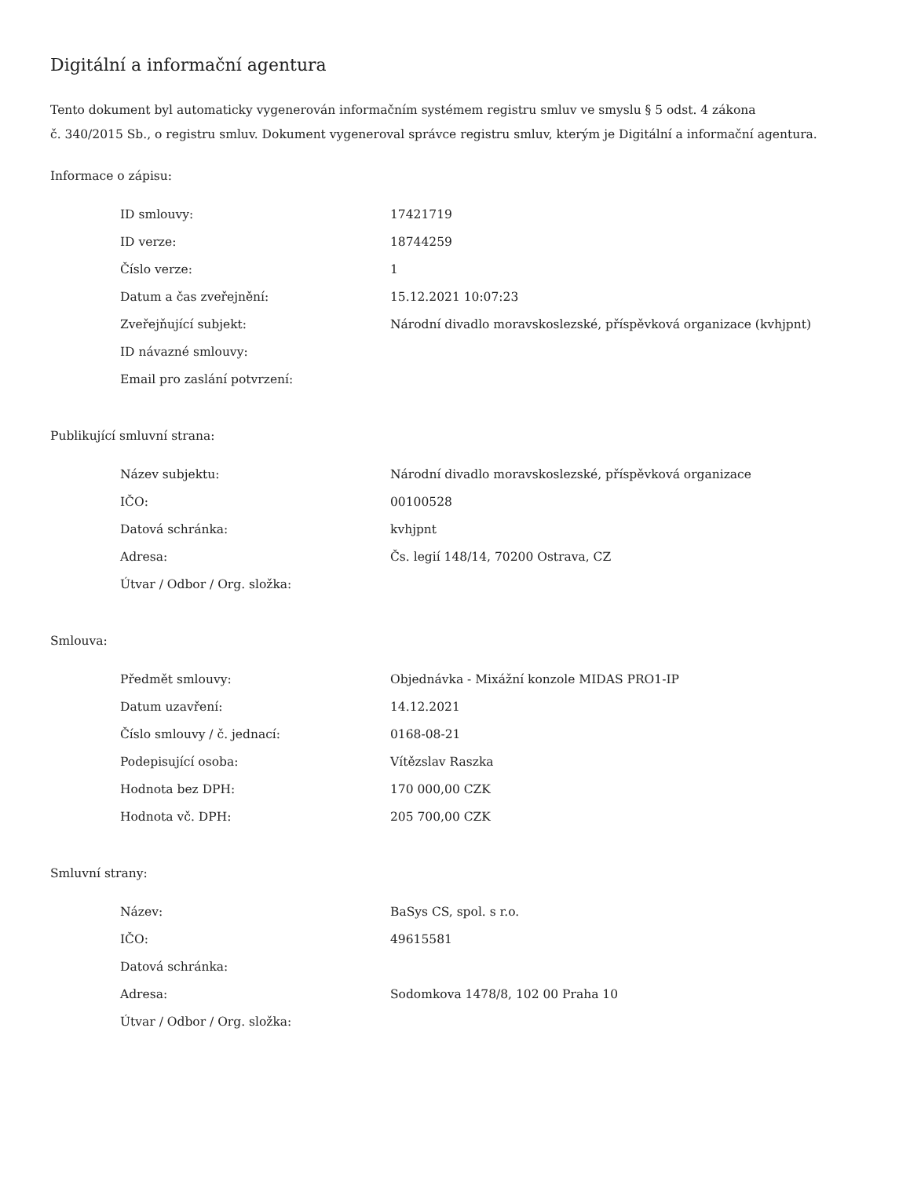Digitální a informační agentura
Tento dokument byl automaticky vygenerován informačním systémem registru smluv ve smyslu § 5 odst. 4 zákona
č. 340/2015 Sb., o registru smluv. Dokument vygeneroval správce registru smluv, kterým je Digitální a informační agentura.
Informace o zápisu:
| ID smlouvy: | 17421719 |
| ID verze: | 18744259 |
| Číslo verze: | 1 |
| Datum a čas zveřejnění: | 15.12.2021 10:07:23 |
| Zveřejňující subjekt: | Národní divadlo moravskoslezské, příspěvková organizace (kvhjpnt) |
| ID návazné smlouvy: | |
| Email pro zaslání potvrzení: | |
Publikující smluvní strana:
| Název subjektu: | Národní divadlo moravskoslezské, příspěvková organizace |
| IČO: | 00100528 |
| Datová schránka: | kvhjpnt |
| Adresa: | Čs. legií 148/14, 70200 Ostrava, CZ |
| Útvar / Odbor / Org. složka: | |
Smlouva:
| Předmět smlouvy: | Objednávka - Mixážní konzole MIDAS PRO1-IP |
| Datum uzavření: | 14.12.2021 |
| Číslo smlouvy / č. jednací: | 0168-08-21 |
| Podepisující osoba: | Vítězslav Raszka |
| Hodnota bez DPH: | 170 000,00 CZK |
| Hodnota vč. DPH: | 205 700,00 CZK |
Smluvní strany:
| Název: | BaSys CS, spol. s r.o. |
| IČO: | 49615581 |
| Datová schránka: | |
| Adresa: | Sodomkova 1478/8, 102 00 Praha 10 |
| Útvar / Odbor / Org. složka: | |